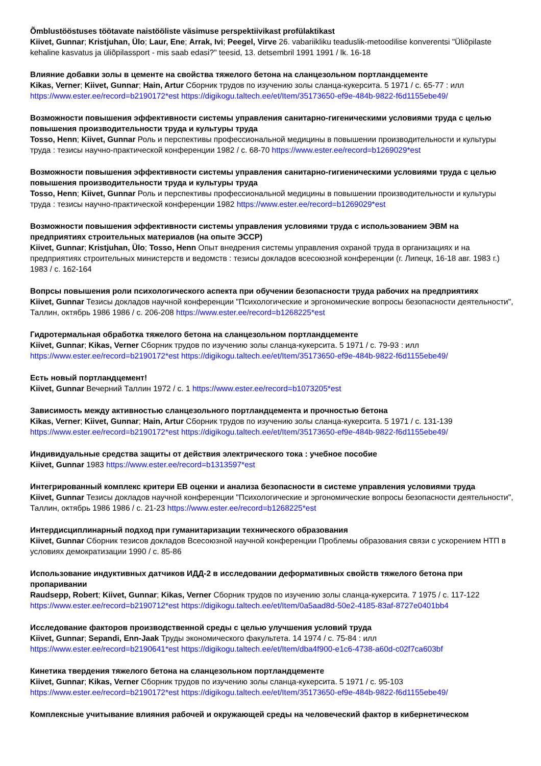Õmblustööstuses töötavate naistööliste väsimuse perspektiivikast profülaktikast
Kiivet, Gunnar; Kristjuhan, Ülo; Laur, Ene; Arrak, Ivi; Peegel, Virve 26. vabariikliku teaduslik-metoodilise konverentsi "Üliõpilaste kehaline kasvatus ja üliõpilassport - mis saab edasi?" teesid, 13. detsembril 1991 1991 / lk. 16-18
Влияние добавки золы в цементе на свойства тяжелого бетона на сланцезольном портландцементе
Kikas, Verner; Kiivet, Gunnar; Hain, Artur Сборник трудов по изучению золы сланца-кукерсита. 5 1971 / с. 65-77 : илл https://www.ester.ee/record=b2190172*est https://digikogu.taltech.ee/et/Item/35173650-ef9e-484b-9822-f6d1155ebe49/
Возможности повышения эффективности системы управления санитарно-гигеническими условиями труда с целью повышения производительности труда и культуры труда
Tosso, Henn; Kiivet, Gunnar Роль и перспективы профессиональной медицины в повышении производительности и культуры труда : тезисы научно-практической конференции 1982 / с. 68-70 https://www.ester.ee/record=b1269029*est
Возможности повышения эффективности системы управления санитарно-гигиеническими условиями труда с целью повышения производительности труда и культуры труда
Tosso, Henn; Kiivet, Gunnar Роль и перспективы профессиональной медицины в повышении производительности и культуры труда : тезисы научно-практической конференции 1982 https://www.ester.ee/record=b1269029*est
Возможности повышения эффективности системы управления условиями труда с использованием ЭВМ на предприятиях строительных материалов (на опыте ЭССР)
Kiivet, Gunnar; Kristjuhan, Ülo; Tosso, Henn Опыт внедрения системы управления охраной труда в организациях и на предприятиях строительных министерств и ведомств : тезисы докладов всесоюзной конференции (г. Липецк, 16-18 авг. 1983 г.) 1983 / с. 162-164
Вопрсы повышения роли психологического аспекта при обучении безопасности труда рабочих на предприятиях
Kiivet, Gunnar Тезисы докладов научной конференции "Психологические и эргономические вопросы безопасности деятельности", Таллин, октябрь 1986 1986 / с. 206-208 https://www.ester.ee/record=b1268225*est
Гидротермальная обработка тяжелого бетона на сланцезольном портландцементе
Kiivet, Gunnar; Kikas, Verner Сборник трудов по изучению золы сланца-кукерсита. 5 1971 / с. 79-93 : илл https://www.ester.ee/record=b2190172*est https://digikogu.taltech.ee/et/Item/35173650-ef9e-484b-9822-f6d1155ebe49/
Есть новый портландцемент!
Kiivet, Gunnar Вечерний Таллин 1972 / с. 1 https://www.ester.ee/record=b1073205*est
Зависимость между активностью сланцезольного портландцемента и прочностью бетона
Kikas, Verner; Kiivet, Gunnar; Hain, Artur Сборник трудов по изучению золы сланца-кукерсита. 5 1971 / с. 131-139 https://www.ester.ee/record=b2190172*est https://digikogu.taltech.ee/et/Item/35173650-ef9e-484b-9822-f6d1155ebe49/
Индивидуальные средства защиты от действия электрического тока : учебное пособие
Kiivet, Gunnar 1983 https://www.ester.ee/record=b1313597*est
Интегрированный комплекс критери ЕВ оценки и анализа безопасности в системе управления условиями труда
Kiivet, Gunnar Тезисы докладов научной конференции "Психологические и эргономические вопросы безопасности деятельности", Таллин, октябрь 1986 1986 / с. 21-23 https://www.ester.ee/record=b1268225*est
Интердисциплинарный подход при гуманитаризации технического образования
Kiivet, Gunnar Сборник тезисов докладов Всесоюзной научной конференции Проблемы образования связи с ускорением НТП в условиях демократизации 1990 / с. 85-86
Использование индуктивных датчиков ИДД-2 в исследовании деформативных свойств тяжелого бетона при пропаривании
Raudsepp, Robert; Kiivet, Gunnar; Kikas, Verner Сборник трудов по изучению золы сланца-кукерсита. 7 1975 / с. 117-122 https://www.ester.ee/record=b2190712*est https://digikogu.taltech.ee/et/Item/0a5aad8d-50e2-4185-83af-8727e0401bb4
Исследование факторов производственной среды с целью улучшения условий труда
Kiivet, Gunnar; Sepandi, Enn-Jaak Труды экономического факультета. 14 1974 / с. 75-84 : илл https://www.ester.ee/record=b2190641*est https://digikogu.taltech.ee/et/Item/dba4f900-e1c6-4738-a60d-c02f7ca603bf
Кинетика твердения тяжелого бетона на сланцезольном портландцементе
Kiivet, Gunnar; Kikas, Verner Сборник трудов по изучению золы сланца-кукерсита. 5 1971 / с. 95-103 https://www.ester.ee/record=b2190172*est https://digikogu.taltech.ee/et/Item/35173650-ef9e-484b-9822-f6d1155ebe49/
Комплексные учитывание влияния рабочей и окружающей среды на человеческий фактор в кибернетическом